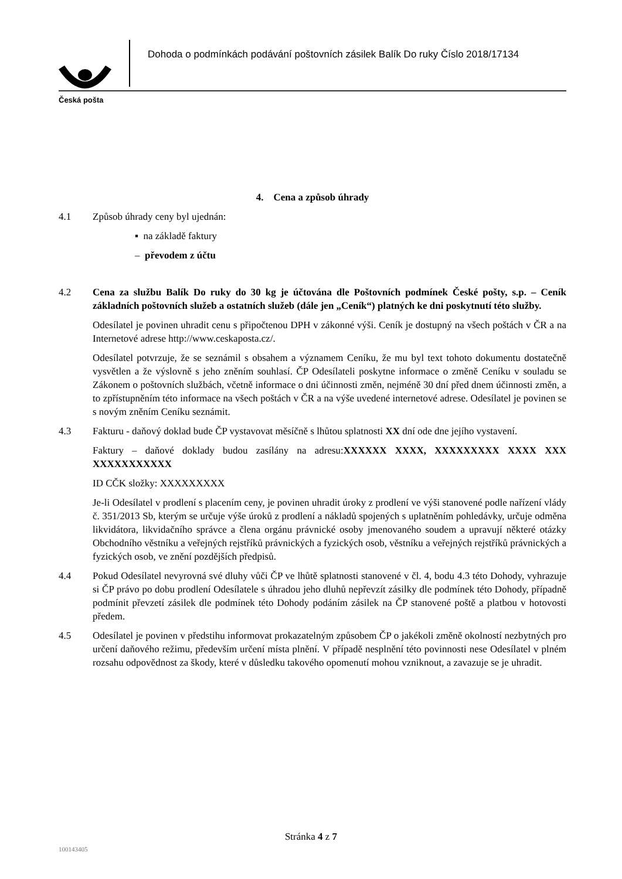Česká pošta
Dohoda o podmínkách podávání poštovních zásilek Balík Do ruky Číslo 2018/17134
4. Cena a způsob úhrady
4.1 Způsob úhrady ceny byl ujednán:
▪ na základě faktury
– převodem z účtu
4.2 Cena za službu Balík Do ruky do 30 kg je účtována dle Poštovních podmínek České pošty, s.p. – Ceník základních poštovních služeb a ostatních služeb (dále jen „Ceník“) platných ke dni poskytnutí této služby.
Odesílatel je povinen uhradit cenu s připočtenou DPH v zákonné výši. Ceník je dostupný na všech poštách v ČR a na Internetové adrese http://www.ceskaposta.cz/.
Odesílatel potvrzuje, že se seznámil s obsahem a významem Ceníku, že mu byl text tohoto dokumentu dostatečně vysvětlen a že výslovně s jeho zněním souhlasí. ČP Odesílateli poskytne informace o změně Ceníku v souladu se Zákonem o poštovních službách, včetně informace o dni účinnosti změn, nejméně 30 dní před dnem účinnosti změn, a to zpřístupněním této informace na všech poštách v ČR a na výše uvedené internetové adrese. Odesílatel je povinen se s novým zněním Ceníku seznámit.
4.3 Fakturu - daňový doklad bude ČP vystavovat měsíčně s lhůtou splatnosti XX dní ode dne jejího vystavení.
Faktury – daňové doklady budou zasílány na adresu:XXXXXX XXXX, XXXXXXXXX XXXX XXX XXXXXXXXXXX
ID CČK složky: XXXXXXXXX
Je-li Odesílatel v prodlení s placením ceny, je povinen uhradit úroky z prodlení ve výši stanovené podle nařízení vlády č. 351/2013 Sb, kterým se určuje výše úroků z prodlení a nákladů spojených s uplatněním pohledávky, určuje odměna likvidátora, likvidačního správce a člena orgánu právnické osoby jmenovaného soudem a upravují některé otázky Obchodního věstníku a veřejných rejstříků právnických a fyzických osob, věstníku a veřejných rejstříků právnických a fyzických osob, ve znění pozdějších předpisů.
4.4 Pokud Odesílatel nevyrovná své dluhy vůči ČP ve lhůtě splatnosti stanovené v čl. 4, bodu 4.3 této Dohody, vyhrazuje si ČP právo po dobu prodlení Odesílatele s úhradou jeho dluhů nepřevzít zásilky dle podmínek této Dohody, případně podmínit převzetí zásilek dle podmínek této Dohody podáním zásilek na ČP stanovené poště a platbou v hotovosti předem.
4.5 Odesílatel je povinen v předstihu informovat prokazatelným způsobem ČP o jakékoli změně okolností nezbytných pro určení daňového režimu, především určení místa plnění. V případě nesplnění této povinnosti nese Odesílatel v plném rozsahu odpovědnost za škody, které v důsledku takového opomenutí mohou vzniknout, a zavazuje se je uhradit.
Stránka 4 z 7
100143405